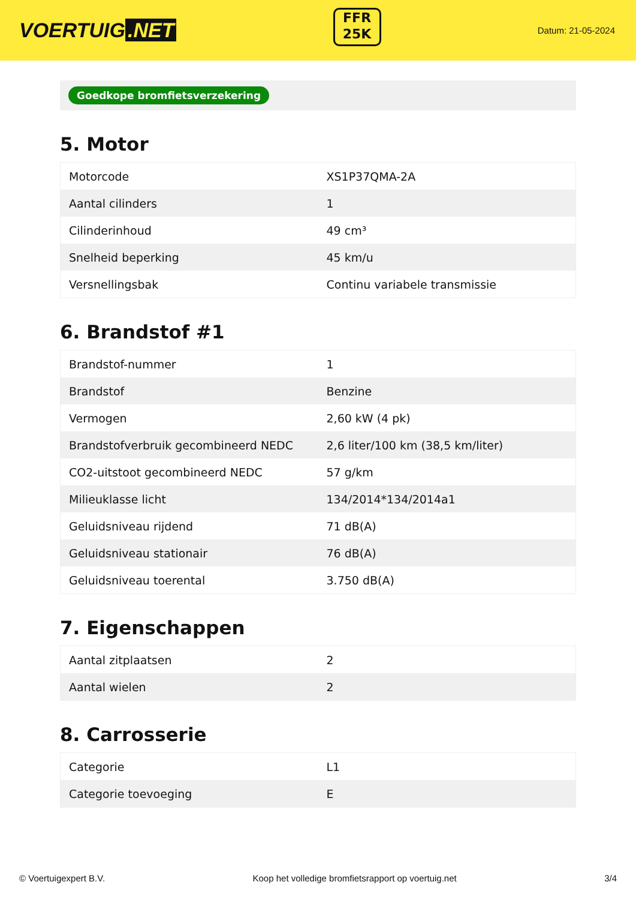VOERTUIG.NET
FFR
25K
Datum: 21-05-2024
Goedkope bromfietsverzekering
5. Motor
| Motorcode | XS1P37QMA-2A |
| Aantal cilinders | 1 |
| Cilinderinhoud | 49 cm³ |
| Snelheid beperking | 45 km/u |
| Versnellingsbak | Continu variabele transmissie |
6. Brandstof #1
| Brandstof-nummer | 1 |
| Brandstof | Benzine |
| Vermogen | 2,60 kW (4 pk) |
| Brandstofverbruik gecombineerd NEDC | 2,6 liter/100 km (38,5 km/liter) |
| CO2-uitstoot gecombineerd NEDC | 57 g/km |
| Milieuklasse licht | 134/2014*134/2014a1 |
| Geluidsniveau rijdend | 71 dB(A) |
| Geluidsniveau stationair | 76 dB(A) |
| Geluidsniveau toerental | 3.750 dB(A) |
7. Eigenschappen
| Aantal zitplaatsen | 2 |
| Aantal wielen | 2 |
8. Carrosserie
| Categorie | L1 |
| Categorie toevoeging | E |
© Voertuigexpert B.V. Koop het volledige bromfietsrapport op voertuig.net 3/4